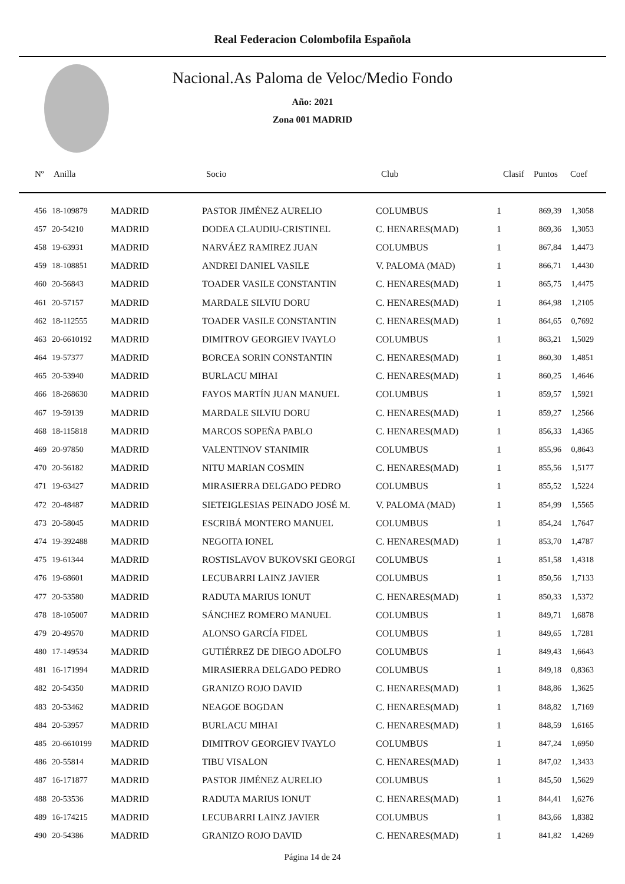Real Federacion Colombofila Española
Nacional.As Paloma de Veloc/Medio Fondo
Año: 2021
Zona 001 MADRID
| Nº | Anilla | | Socio | Club | Clasif | Puntos | Coef |
| --- | --- | --- | --- | --- | --- | --- | --- |
| 456 | 18-109879 | MADRID | PASTOR JIMÉNEZ AURELIO | COLUMBUS | 1 | 869,39 | 1,3058 |
| 457 | 20-54210 | MADRID | DODEA CLAUDIU-CRISTINEL | C. HENARES(MAD) | 1 | 869,36 | 1,3053 |
| 458 | 19-63931 | MADRID | NARVÁEZ RAMIREZ JUAN | COLUMBUS | 1 | 867,84 | 1,4473 |
| 459 | 18-108851 | MADRID | ANDREI DANIEL VASILE | V. PALOMA (MAD) | 1 | 866,71 | 1,4430 |
| 460 | 20-56843 | MADRID | TOADER VASILE CONSTANTIN | C. HENARES(MAD) | 1 | 865,75 | 1,4475 |
| 461 | 20-57157 | MADRID | MARDALE SILVIU DORU | C. HENARES(MAD) | 1 | 864,98 | 1,2105 |
| 462 | 18-112555 | MADRID | TOADER VASILE CONSTANTIN | C. HENARES(MAD) | 1 | 864,65 | 0,7692 |
| 463 | 20-6610192 | MADRID | DIMITROV GEORGIEV IVAYLO | COLUMBUS | 1 | 863,21 | 1,5029 |
| 464 | 19-57377 | MADRID | BORCEA SORIN CONSTANTIN | C. HENARES(MAD) | 1 | 860,30 | 1,4851 |
| 465 | 20-53940 | MADRID | BURLACU MIHAI | C. HENARES(MAD) | 1 | 860,25 | 1,4646 |
| 466 | 18-268630 | MADRID | FAYOS MARTÍN JUAN MANUEL | COLUMBUS | 1 | 859,57 | 1,5921 |
| 467 | 19-59139 | MADRID | MARDALE SILVIU DORU | C. HENARES(MAD) | 1 | 859,27 | 1,2566 |
| 468 | 18-115818 | MADRID | MARCOS SOPEÑA PABLO | C. HENARES(MAD) | 1 | 856,33 | 1,4365 |
| 469 | 20-97850 | MADRID | VALENTINOV STANIMIR | COLUMBUS | 1 | 855,96 | 0,8643 |
| 470 | 20-56182 | MADRID | NITU MARIAN COSMIN | C. HENARES(MAD) | 1 | 855,56 | 1,5177 |
| 471 | 19-63427 | MADRID | MIRASIERRA DELGADO PEDRO | COLUMBUS | 1 | 855,52 | 1,5224 |
| 472 | 20-48487 | MADRID | SIETEIGLESIAS PEINADO JOSÉ M. | V. PALOMA (MAD) | 1 | 854,99 | 1,5565 |
| 473 | 20-58045 | MADRID | ESCRIBÁ MONTERO MANUEL | COLUMBUS | 1 | 854,24 | 1,7647 |
| 474 | 19-392488 | MADRID | NEGOITA IONEL | C. HENARES(MAD) | 1 | 853,70 | 1,4787 |
| 475 | 19-61344 | MADRID | ROSTISLAVOV BUKOVSKI GEORGI | COLUMBUS | 1 | 851,58 | 1,4318 |
| 476 | 19-68601 | MADRID | LECUBARRI LAINZ JAVIER | COLUMBUS | 1 | 850,56 | 1,7133 |
| 477 | 20-53580 | MADRID | RADUTA MARIUS IONUT | C. HENARES(MAD) | 1 | 850,33 | 1,5372 |
| 478 | 18-105007 | MADRID | SÁNCHEZ ROMERO MANUEL | COLUMBUS | 1 | 849,71 | 1,6878 |
| 479 | 20-49570 | MADRID | ALONSO GARCÍA FIDEL | COLUMBUS | 1 | 849,65 | 1,7281 |
| 480 | 17-149534 | MADRID | GUTIÉRREZ DE DIEGO ADOLFO | COLUMBUS | 1 | 849,43 | 1,6643 |
| 481 | 16-171994 | MADRID | MIRASIERRA DELGADO PEDRO | COLUMBUS | 1 | 849,18 | 0,8363 |
| 482 | 20-54350 | MADRID | GRANIZO ROJO DAVID | C. HENARES(MAD) | 1 | 848,86 | 1,3625 |
| 483 | 20-53462 | MADRID | NEAGOE BOGDAN | C. HENARES(MAD) | 1 | 848,82 | 1,7169 |
| 484 | 20-53957 | MADRID | BURLACU MIHAI | C. HENARES(MAD) | 1 | 848,59 | 1,6165 |
| 485 | 20-6610199 | MADRID | DIMITROV GEORGIEV IVAYLO | COLUMBUS | 1 | 847,24 | 1,6950 |
| 486 | 20-55814 | MADRID | TIBU VISALON | C. HENARES(MAD) | 1 | 847,02 | 1,3433 |
| 487 | 16-171877 | MADRID | PASTOR JIMÉNEZ AURELIO | COLUMBUS | 1 | 845,50 | 1,5629 |
| 488 | 20-53536 | MADRID | RADUTA MARIUS IONUT | C. HENARES(MAD) | 1 | 844,41 | 1,6276 |
| 489 | 16-174215 | MADRID | LECUBARRI LAINZ JAVIER | COLUMBUS | 1 | 843,66 | 1,8382 |
| 490 | 20-54386 | MADRID | GRANIZO ROJO DAVID | C. HENARES(MAD) | 1 | 841,82 | 1,4269 |
Página 14 de 24